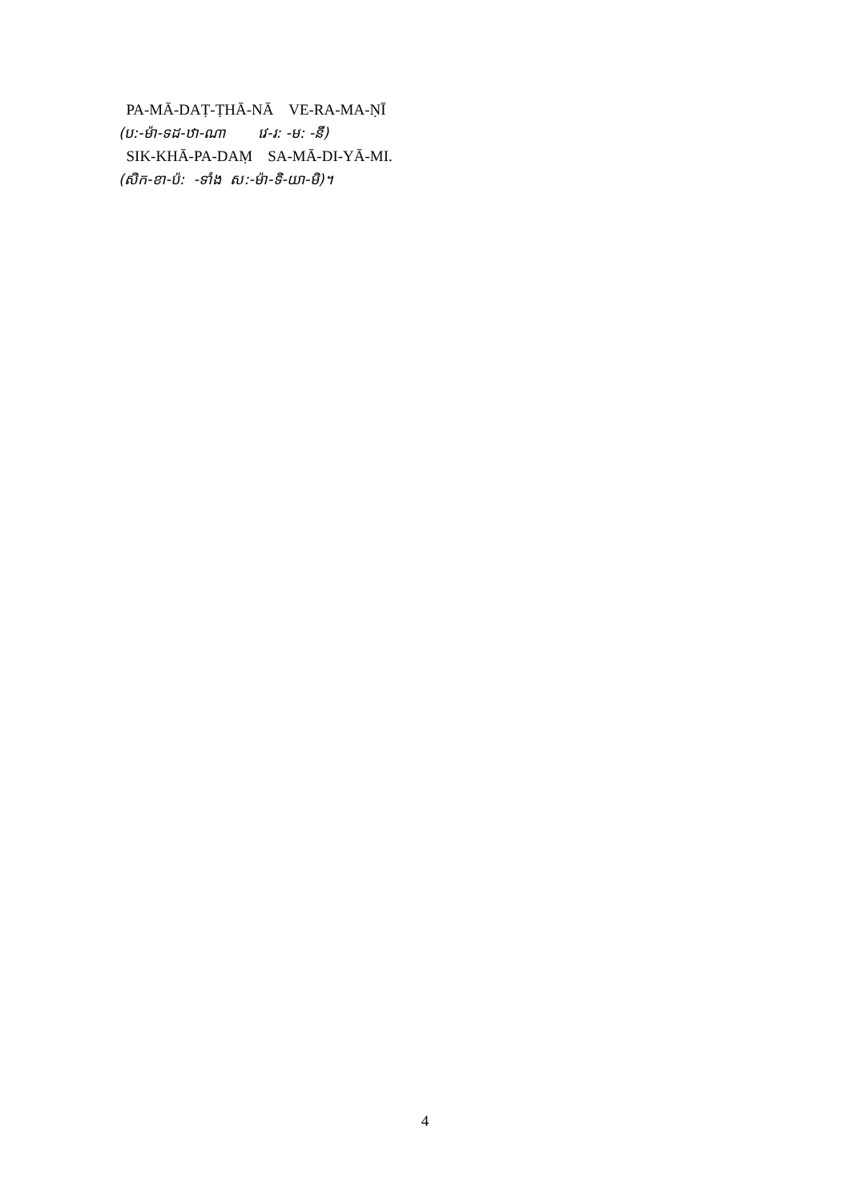PA-MĀ-DAṬ-ṬHĀ-NĀ VE-RA-MA-ṆĪ
(ប:-ម៉ា-ទដ-ឋា-ណា វេ-រ: -ម: -នី)
SIK-KHĀ-PA-DAṂ SA-MĀ-DI-YĀ-MI.
(សិក-ខា-ប៉: -ទាំង ស:-ម៉ា-ទិ-យា-មិ)។
4